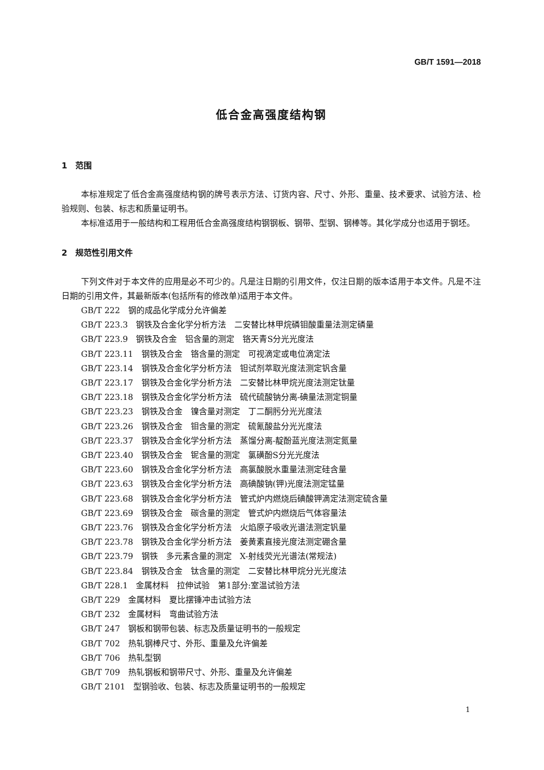GB/T 1591—2018
低合金高强度结构钢
1　范围
本标准规定了低合金高强度结构钢的牌号表示方法、订货内容、尺寸、外形、重量、技术要求、试验方法、检验规则、包装、标志和质量证明书。
本标准适用于一般结构和工程用低合金高强度结构钢钢板、钢带、型钢、钢棒等。其化学成分也适用于钢坯。
2　规范性引用文件
下列文件对于本文件的应用是必不可少的。凡是注日期的引用文件，仅注日期的版本适用于本文件。凡是不注日期的引用文件，其最新版本(包括所有的修改单)适用于本文件。
GB/T 222　钢的成品化学成分允许偏差
GB/T 223.3　钢铁及合金化学分析方法　二安替比林甲烷磷钼酸重量法测定磷量
GB/T 223.9　钢铁及合金　铝含量的测定　铬天青S分光光度法
GB/T 223.11　钢铁及合金　铬含量的测定　可视滴定或电位滴定法
GB/T 223.14　钢铁及合金化学分析方法　钽试剂萃取光度法测定钒含量
GB/T 223.17　钢铁及合金化学分析方法　二安替比林甲烷光度法测定钛量
GB/T 223.18　钢铁及合金化学分析方法　硫代硫酸钠分离-碘量法测定铜量
GB/T 223.23　钢铁及合金　镍含量对测定　丁二酮肟分光光度法
GB/T 223.26　钢铁及合金　钼含量的测定　硫氰酸盐分光光度法
GB/T 223.37　钢铁及合金化学分析方法　蒸馏分离-靛酚蓝光度法测定氮量
GB/T 223.40　钢铁及合金　铌含量的测定　氯磺酚S分光光度法
GB/T 223.60　钢铁及合金化学分析方法　高氯酸脱水重量法测定硅含量
GB/T 223.63　钢铁及合金化学分析方法　高碘酸钠(钾)光度法测定锰量
GB/T 223.68　钢铁及合金化学分析方法　管式炉内燃烧后碘酸钾滴定法测定硫含量
GB/T 223.69　钢铁及合金　碳含量的测定　管式炉内燃烧后气体容量法
GB/T 223.76　钢铁及合金化学分析方法　火焰原子吸收光谱法测定钒量
GB/T 223.78　钢铁及合金化学分析方法　姜黄素直接光度法测定硼含量
GB/T 223.79　钢铁　多元素含量的测定　X-射线荧光光谱法(常规法)
GB/T 223.84　钢铁及合金　钛含量的测定　二安替比林甲烷分光光度法
GB/T 228.1　金属材料　拉伸试验　第1部分:室温试验方法
GB/T 229　金属材料　夏比摆锤冲击试验方法
GB/T 232　金属材料　弯曲试验方法
GB/T 247　钢板和钢带包装、标志及质量证明书的一般规定
GB/T 702　热轧钢棒尺寸、外形、重量及允许偏差
GB/T 706　热轧型钢
GB/T 709　热轧钢板和钢带尺寸、外形、重量及允许偏差
GB/T 2101　型钢验收、包装、标志及质量证明书的一般规定
1